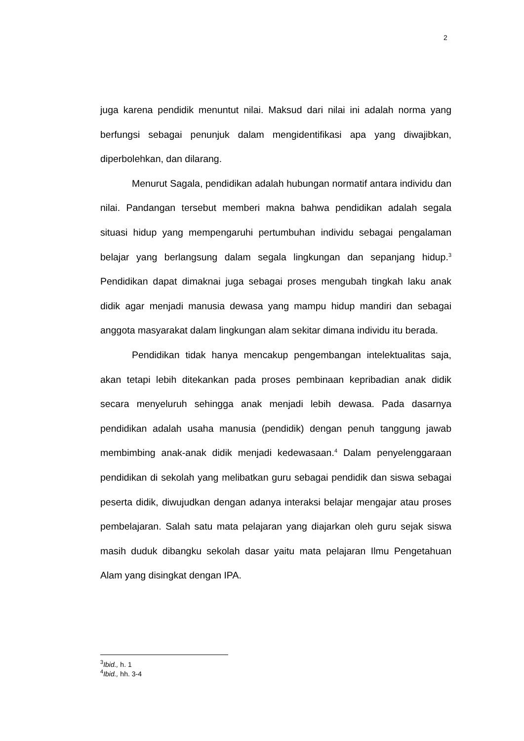2
juga karena pendidik menuntut nilai. Maksud dari nilai ini adalah norma yang berfungsi sebagai penunjuk dalam mengidentifikasi apa yang diwajibkan, diperbolehkan, dan dilarang.
Menurut Sagala, pendidikan adalah hubungan normatif antara individu dan nilai. Pandangan tersebut memberi makna bahwa pendidikan adalah segala situasi hidup yang mempengaruhi pertumbuhan individu sebagai pengalaman belajar yang berlangsung dalam segala lingkungan dan sepanjang hidup.<sup>3</sup> Pendidikan dapat dimaknai juga sebagai proses mengubah tingkah laku anak didik agar menjadi manusia dewasa yang mampu hidup mandiri dan sebagai anggota masyarakat dalam lingkungan alam sekitar dimana individu itu berada.
Pendidikan tidak hanya mencakup pengembangan intelektualitas saja, akan tetapi lebih ditekankan pada proses pembinaan kepribadian anak didik secara menyeluruh sehingga anak menjadi lebih dewasa. Pada dasarnya pendidikan adalah usaha manusia (pendidik) dengan penuh tanggung jawab membimbing anak-anak didik menjadi kedewasaan.<sup>4</sup> Dalam penyelenggaraan pendidikan di sekolah yang melibatkan guru sebagai pendidik dan siswa sebagai peserta didik, diwujudkan dengan adanya interaksi belajar mengajar atau proses pembelajaran. Salah satu mata pelajaran yang diajarkan oleh guru sejak siswa masih duduk dibangku sekolah dasar yaitu mata pelajaran Ilmu Pengetahuan Alam yang disingkat dengan IPA.
<sup>3</sup> Ibid., h. 1
<sup>4</sup> Ibid., hh. 3-4